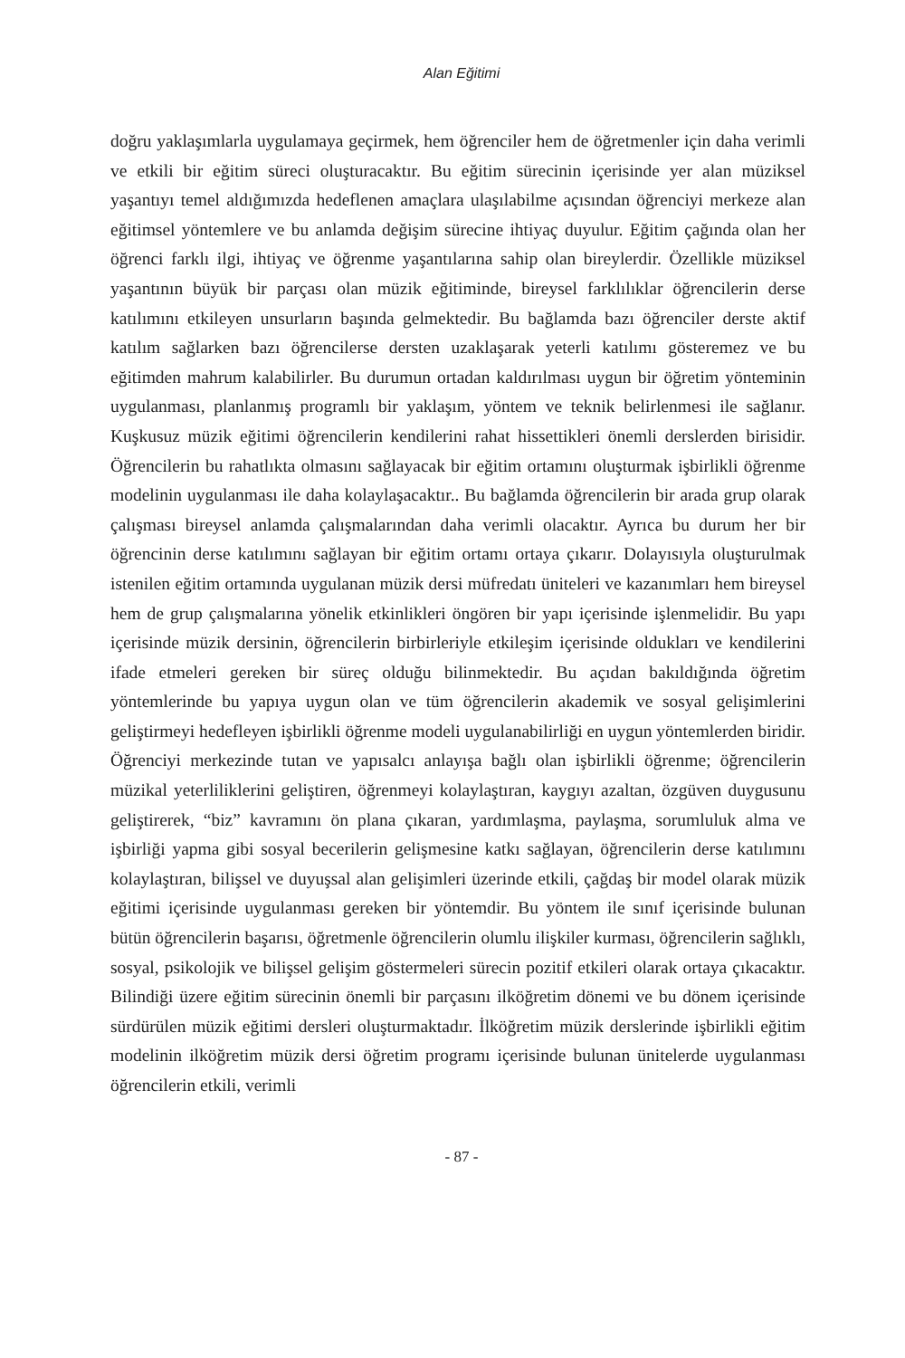Alan Eğitimi
doğru yaklaşımlarla uygulamaya geçirmek, hem öğrenciler hem de öğretmenler için daha verimli ve etkili bir eğitim süreci oluşturacaktır. Bu eğitim sürecinin içerisinde yer alan müziksel yaşantıyı temel aldığımızda hedeflenen amaçlara ulaşılabilme açısından öğrenciyi merkeze alan eğitimsel yöntemlere ve bu anlamda değişim sürecine ihtiyaç duyulur. Eğitim çağında olan her öğrenci farklı ilgi, ihtiyaç ve öğrenme yaşantılarına sahip olan bireylerdir. Özellikle müziksel yaşantının büyük bir parçası olan müzik eğitiminde, bireysel farklılıklar öğrencilerin derse katılımını etkileyen unsurların başında gelmektedir. Bu bağlamda bazı öğrenciler derste aktif katılım sağlarken bazı öğrencilerse dersten uzaklaşarak yeterli katılımı gösteremez ve bu eğitimden mahrum kalabilirler. Bu durumun ortadan kaldırılması uygun bir öğretim yönteminin uygulanması, planlanmış programlı bir yaklaşım, yöntem ve teknik belirlenmesi ile sağlanır. Kuşkusuz müzik eğitimi öğrencilerin kendilerini rahat hissettikleri önemli derslerden birisidir. Öğrencilerin bu rahatlıkta olmasını sağlayacak bir eğitim ortamını oluşturmak işbirlikli öğrenme modelinin uygulanması ile daha kolaylaşacaktır.. Bu bağlamda öğrencilerin bir arada grup olarak çalışması bireysel anlamda çalışmalarından daha verimli olacaktır. Ayrıca bu durum her bir öğrencinin derse katılımını sağlayan bir eğitim ortamı ortaya çıkarır. Dolayısıyla oluşturulmak istenilen eğitim ortamında uygulanan müzik dersi müfredatı üniteleri ve kazanımları hem bireysel hem de grup çalışmalarına yönelik etkinlikleri öngören bir yapı içerisinde işlenmelidir. Bu yapı içerisinde müzik dersinin, öğrencilerin birbirleriyle etkileşim içerisinde oldukları ve kendilerini ifade etmeleri gereken bir süreç olduğu bilinmektedir. Bu açıdan bakıldığında öğretim yöntemlerinde bu yapıya uygun olan ve tüm öğrencilerin akademik ve sosyal gelişimlerini geliştirmeyi hedefleyen işbirlikli öğrenme modeli uygulanabilirliği en uygun yöntemlerden biridir. Öğrenciyi merkezinde tutan ve yapısalcı anlayışa bağlı olan işbirlikli öğrenme; öğrencilerin müzikal yeterliliklerini geliştiren, öğrenmeyi kolaylaştıran, kaygıyı azaltan, özgüven duygusunu geliştirerek, “biz” kavramını ön plana çıkaran, yardımlaşma, paylaşma, sorumluluk alma ve işbirliği yapma gibi sosyal becerilerin gelişmesine katkı sağlayan, öğrencilerin derse katılımını kolaylaştıran, bilişsel ve duyuşsal alan gelişimleri üzerinde etkili, çağdaş bir model olarak müzik eğitimi içerisinde uygulanması gereken bir yöntemdir. Bu yöntem ile sınıf içerisinde bulunan bütün öğrencilerin başarısı, öğretmenle öğrencilerin olumlu ilişkiler kurması, öğrencilerin sağlıklı, sosyal, psikolojik ve bilişsel gelişim göstermeleri sürecin pozitif etkileri olarak ortaya çıkacaktır. Bilindiği üzere eğitim sürecinin önemli bir parçasını ilköğretim dönemi ve bu dönem içerisinde sürdürülen müzik eğitimi dersleri oluşturmaktadır. İlköğretim müzik derslerinde işbirlikli eğitim modelinin ilköğretim müzik dersi öğretim programı içerisinde bulunan ünitelerde uygulanması öğrencilerin etkili, verimli
- 87 -